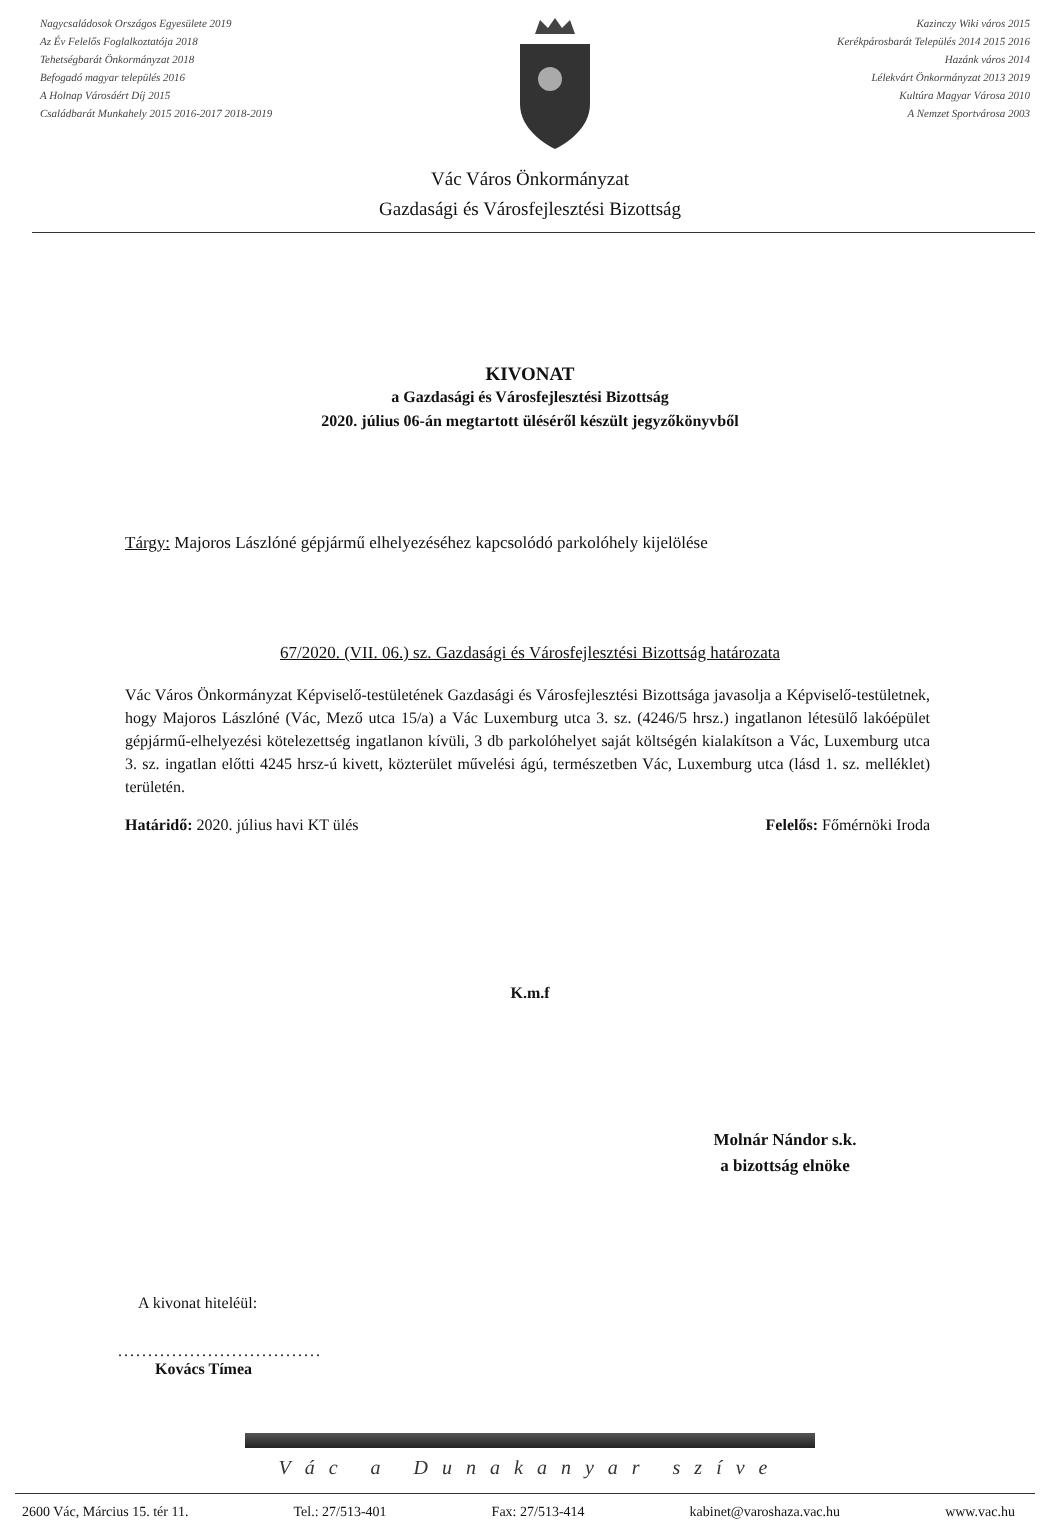Nagycsaládosok Országos Egyesülete 2019
Az Év Felelős Foglalkoztatója 2018
Tehetségbarát Önkormányzat 2018
Befogadó magyar település 2016
A Holnap Városáért Díj 2015
Családbarát Munkahely 2015 2016-2017 2018-2019
Kazinczy Wiki város 2015
Kerékpárosbarát Település 2014 2015 2016
Hazánk város 2014
Lélekvárt Önkormányzat 2013 2019
Kultúra Magyar Városa 2010
A Nemzet Sportvárosa 2003
Vác Város Önkormányzat
Gazdasági és Városfejlesztési Bizottság
KIVONAT
a Gazdasági és Városfejlesztési Bizottság
2020. július 06-án megtartott üléséről készült jegyzőkönyvből
Tárgy: Majoros Lászlóné gépjármű elhelyezéséhez kapcsolódó parkolóhely kijelölése
67/2020. (VII. 06.) sz. Gazdasági és Városfejlesztési Bizottság határozata
Vác Város Önkormányzat Képviselő-testületének Gazdasági és Városfejlesztési Bizottsága javasolja a Képviselő-testületnek, hogy Majoros Lászlóné (Vác, Mező utca 15/a) a Vác Luxemburg utca 3. sz. (4246/5 hrsz.) ingatlanon létesülő lakóépület gépjármű-elhelyezési kötelezettség ingatlanon kívüli, 3 db parkolóhelyet saját költségén kialakítson a Vác, Luxemburg utca 3. sz. ingatlan előtti 4245 hrsz-ú kivett, közterület művelési ágú, természetben Vác, Luxemburg utca (lásd 1. sz. melléklet) területén.
Határidő: 2020. július havi KT ülés Felelős: Főmérnöki Iroda
K.m.f
Molnár Nándor s.k.
a bizottság elnöke
A kivonat hiteléül:
..................................
Kovács Tímea
Vác a Dunakanyar szíve
2600 Vác, Március 15. tér 11. Tel.: 27/513-401 Fax: 27/513-414 kabinet@varoshaza.vac.hu www.vac.hu